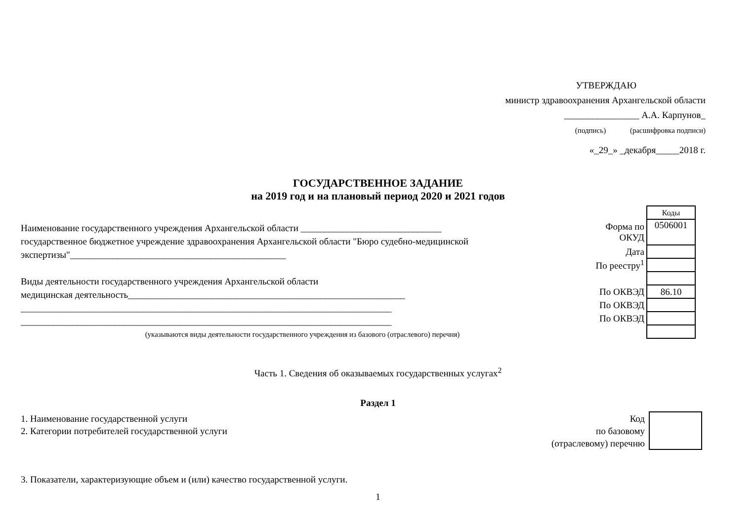УТВЕРЖДАЮ
министр здравоохранения Архангельской области
________________ А.А. Карпунов_
(подпись) (расшифровка подписи)
«_29_» _декабря_____2018 г.
ГОСУДАРСТВЕННОЕ ЗАДАНИЕ
на 2019 год и на плановый период 2020 и 2021 годов
Наименование государственного учреждения Архангельской области ______________________________
государственное бюджетное учреждение здравоохранения Архангельской области "Бюро судебно-медицинской экспертизы"______________________________________________
Виды деятельности государственного учреждения Архангельской области
медицинская деятельность___________________________________________________________
_______________________________________________________________________________
_______________________________________________________________________________
(указываются виды деятельности государственного учреждения из базового (отраслевого) перечня)
| | Коды |
| Форма по ОКУД | 0506001 |
| Дата | |
| По реестру<sup>1</sup> | |
| По ОКВЭД | 86.10 |
| По ОКВЭД | |
| По ОКВЭД | |
Часть 1. Сведения об оказываемых государственных услугах<sup>2</sup>
Раздел 1
1. Наименование государственной услуги
2. Категории потребителей государственной услуги
Код
по базовому
(отраслевому) перечню
3. Показатели, характеризующие объем и (или) качество государственной услуги.
1